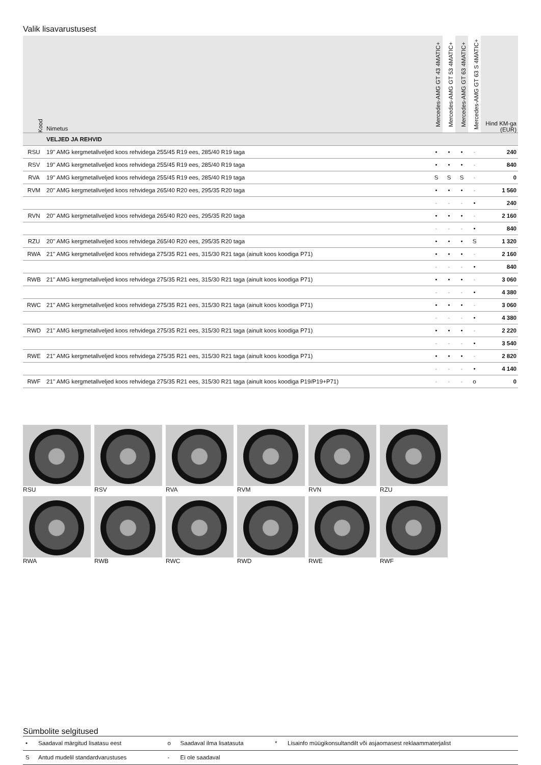Valik lisavarustusest
| Kood | Nimetus | Mercedes-AMG GT 43 4MATIC+ | Mercedes-AMG GT 53 4MATIC+ | Mercedes-AMG GT 63 4MATIC+ | Mercedes-AMG GT 63 S 4MATIC+ | Hind KM-ga (EUR) |
| --- | --- | --- | --- | --- | --- | --- |
| | VELJED JA REHVID | | | | | |
| RSU | 19'' AMG kergmetallveljed koos rehvidega 255/45 R19 ees, 285/40 R19 taga | • | • | • | - | 240 |
| RSV | 19'' AMG kergmetallveljed koos rehvidega 255/45 R19 ees, 285/40 R19 taga | • | • | • | - | 840 |
| RVA | 19'' AMG kergmetallveljed koos rehvidega 255/45 R19 ees, 285/40 R19 taga | S | S | S | - | 0 |
| RVM | 20'' AMG kergmetallveljed koos rehvidega 265/40 R20 ees, 295/35 R20 taga | • | • | • | - | 1 560 |
| | | - | - | - | • | 240 |
| RVN | 20'' AMG kergmetallveljed koos rehvidega 265/40 R20 ees, 295/35 R20 taga | • | • | • | - | 2 160 |
| | | - | - | - | • | 840 |
| RZU | 20'' AMG kergmetallveljed koos rehvidega 265/40 R20 ees, 295/35 R20 taga | • | • | • | S | 1 320 |
| RWA | 21'' AMG kergmetallveljed koos rehvidega 275/35 R21 ees, 315/30 R21 taga (ainult koos koodiga P71) | • | • | • | - | 2 160 |
| | | - | - | - | • | 840 |
| RWB | 21'' AMG kergmetallveljed koos rehvidega 275/35 R21 ees, 315/30 R21 taga (ainult koos koodiga P71) | • | • | • | - | 3 060 |
| | | - | - | - | • | 4 380 |
| RWC | 21'' AMG kergmetallveljed koos rehvidega 275/35 R21 ees, 315/30 R21 taga (ainult koos koodiga P71) | • | • | • | - | 3 060 |
| | | - | - | - | • | 4 380 |
| RWD | 21'' AMG kergmetallveljed koos rehvidega 275/35 R21 ees, 315/30 R21 taga (ainult koos koodiga P71) | • | • | • | - | 2 220 |
| | | - | - | - | • | 3 540 |
| RWE | 21'' AMG kergmetallveljed koos rehvidega 275/35 R21 ees, 315/30 R21 taga (ainult koos koodiga P71) | • | • | • | - | 2 820 |
| | | - | - | - | • | 4 140 |
| RWF | 21'' AMG kergmetallveljed koos rehvidega 275/35 R21 ees, 315/30 R21 taga (ainult koos koodiga P19/P19+P71) | - | - | - | o | 0 |
RSU
RSV
RVA
RVM
RVN
RZU
RWA
RWB
RWC
RWD
RWE
RWF
Sümbolite selgitused
| • | Saadaval märgitud lisatasu eest | o | Saadaval ilma lisatasuta | * | Lisainfo müügikonsultandilt või asjaomasest reklaammaterjalist |
| S | Antud mudelil standardvarustuses | - | Ei ole saadaval | | |